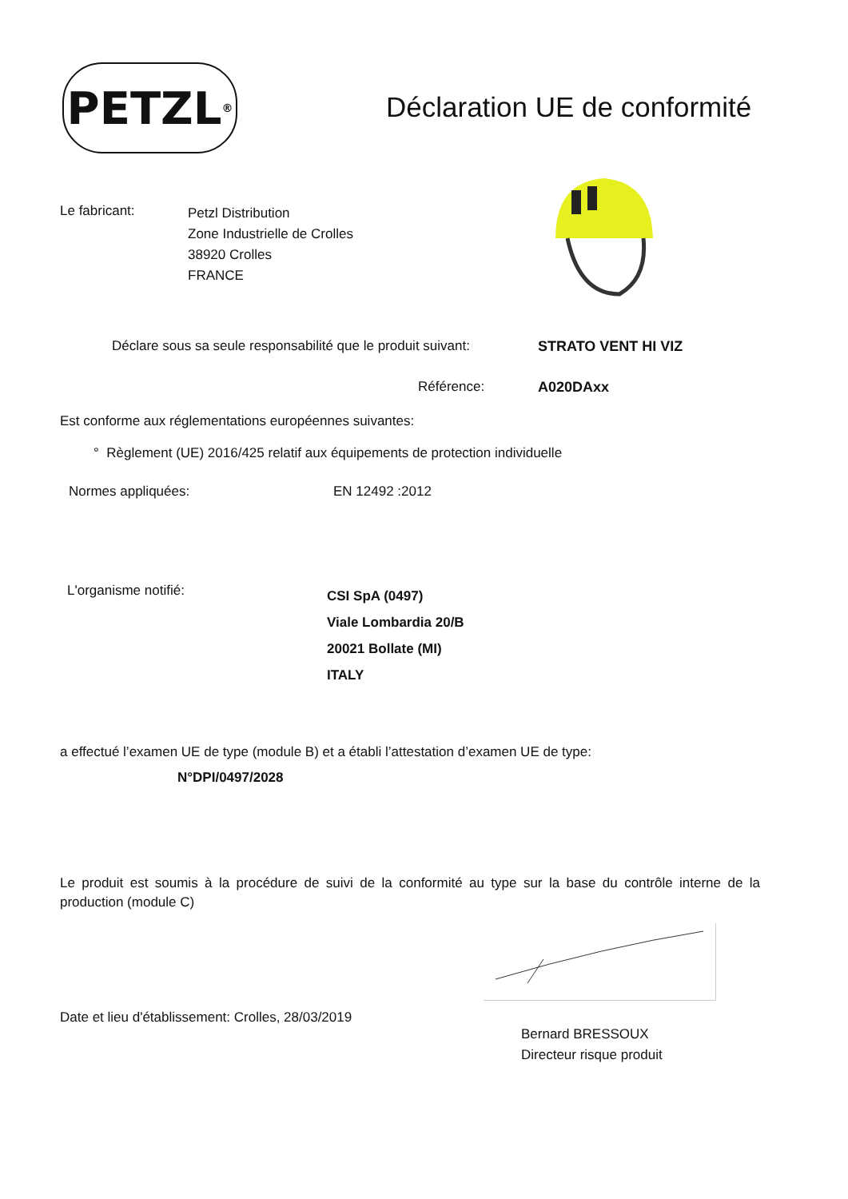PETZL<sup>®</sup>
Déclaration UE de conformité
Le fabricant:
Petzl Distribution
Zone Industrielle de Crolles
38920 Crolles
FRANCE
Déclare sous sa seule responsabilité que le produit suivant:
STRATO VENT HI VIZ
Référence: A020DAxx
Est conforme aux réglementations européennes suivantes:
° Règlement (UE) 2016/425 relatif aux équipements de protection individuelle
Normes appliquées: EN 12492 :2012
L'organisme notifié:
CSI SpA (0497)
Viale Lombardia 20/B
20021 Bollate (MI)
ITALY
a effectué l’examen UE de type (module B) et a établi l’attestation d’examen UE de type:
N°DPI/0497/2028
Le produit est soumis à la procédure de suivi de la conformité au type sur la base du contrôle interne de la production (module C)
Date et lieu d'établissement: Crolles, 28/03/2019
Bernard BRESSOUX
Directeur risque produit